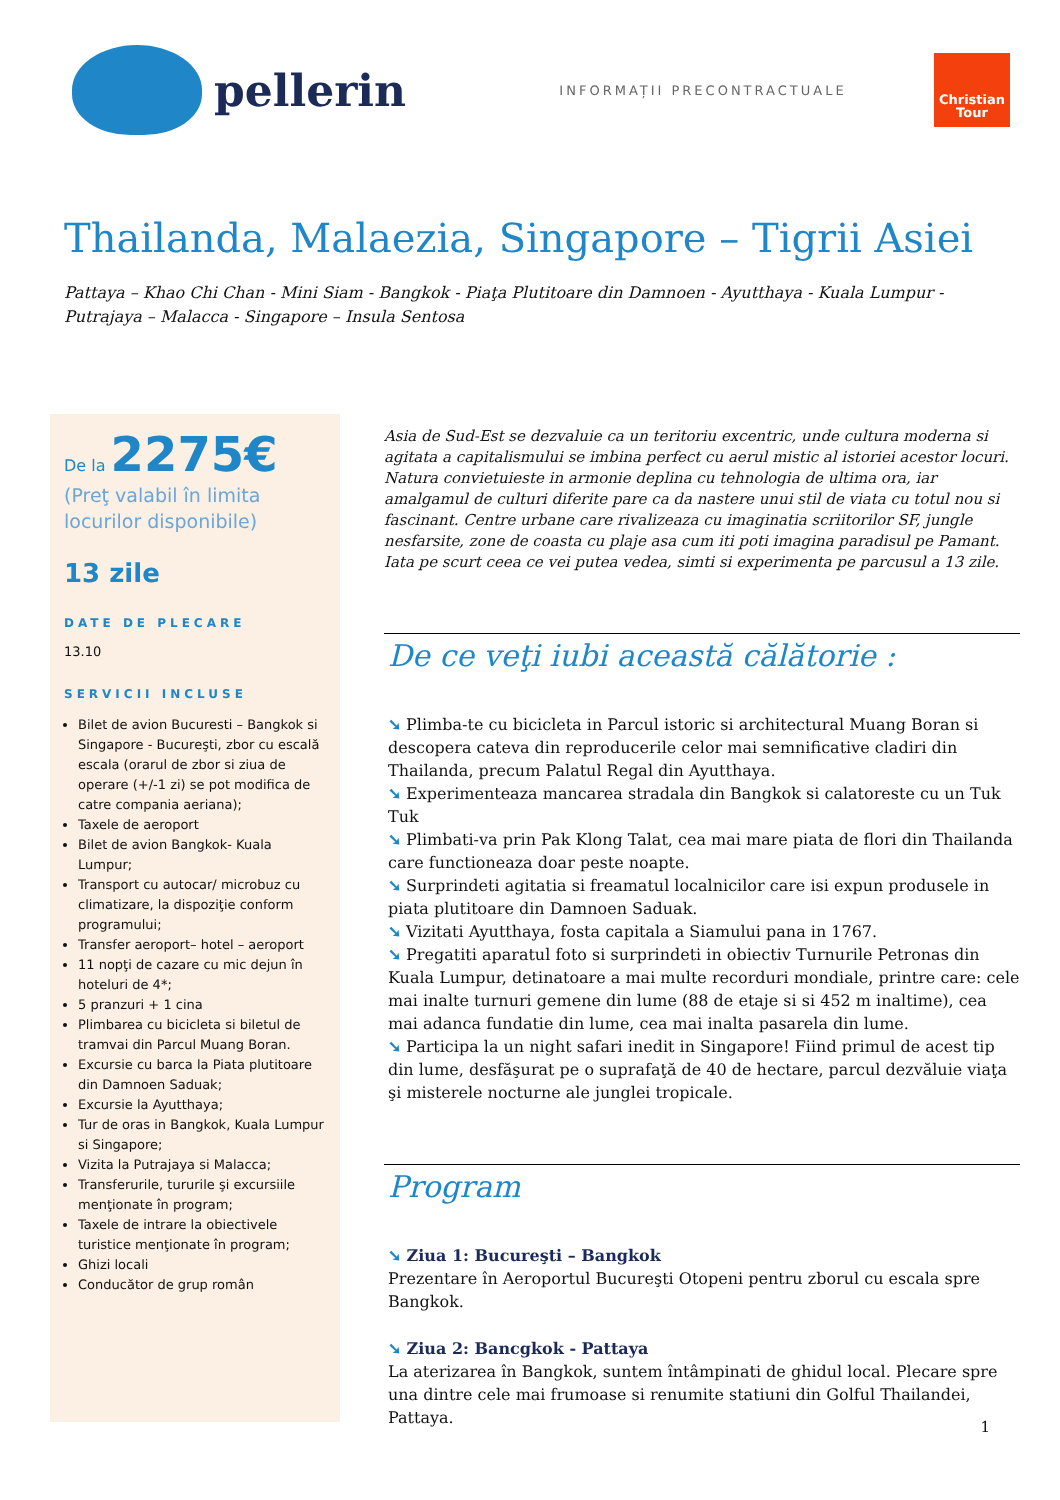pellerin
INFORMAȚII PRECONTRACTUALE
Christian
Tour
Thailanda, Malaezia, Singapore – Tigrii Asiei
Pattaya – Khao Chi Chan - Mini Siam - Bangkok - Piaţa Plutitoare din Damnoen - Ayutthaya - Kuala Lumpur - Putrajaya – Malacca - Singapore – Insula Sentosa
De la 2275€
(Preţ valabil în limita locurilor disponibile)
13 zile
DATE DE PLECARE
13.10
SERVICII INCLUSE
Bilet de avion Bucuresti – Bangkok si Singapore - Bucureşti, zbor cu escală escala (orarul de zbor si ziua de operare (+/-1 zi) se pot modifica de catre compania aeriana);
Taxele de aeroport
Bilet de avion Bangkok- Kuala Lumpur;
Transport cu autocar/ microbuz cu climatizare, la dispoziţie conform programului;
Transfer aeroport– hotel – aeroport
11 nopţi de cazare cu mic dejun în hoteluri de 4*;
5 pranzuri + 1 cina
Plimbarea cu bicicleta si biletul de tramvai din Parcul Muang Boran.
Excursie cu barca la Piata plutitoare din Damnoen Saduak;
Excursie la Ayutthaya;
Tur de oras in Bangkok, Kuala Lumpur si Singapore;
Vizita la Putrajaya si Malacca;
Transferurile, tururile şi excursiile menţionate în program;
Taxele de intrare la obiectivele turistice menţionate în program;
Ghizi locali
Conducător de grup român
Asia de Sud-Est se dezvaluie ca un teritoriu excentric, unde cultura moderna si agitata a capitalismului se imbina perfect cu aerul mistic al istoriei acestor locuri. Natura convietuieste in armonie deplina cu tehnologia de ultima ora, iar amalgamul de culturi diferite pare ca da nastere unui stil de viata cu totul nou si fascinant. Centre urbane care rivalizeaza cu imaginatia scriitorilor SF, jungle nesfarsite, zone de coasta cu plaje asa cum iti poti imagina paradisul pe Pamant. Iata pe scurt ceea ce vei putea vedea, simti si experimenta pe parcusul a 13 zile.
De ce veţi iubi această călătorie :
➘ Plimba-te cu bicicleta in Parcul istoric si architectural Muang Boran si descopera cateva din reproducerile celor mai semnificative cladiri din Thailanda, precum Palatul Regal din Ayutthaya.
➘ Experimenteaza mancarea stradala din Bangkok si calatoreste cu un Tuk Tuk
➘ Plimbati-va prin Pak Klong Talat, cea mai mare piata de flori din Thailanda care functioneaza doar peste noapte.
➘ Surprindeti agitatia si freamatul localnicilor care isi expun produsele in piata plutitoare din Damnoen Saduak.
➘ Vizitati Ayutthaya, fosta capitala a Siamului pana in 1767.
➘ Pregatiti aparatul foto si surprindeti in obiectiv Turnurile Petronas din Kuala Lumpur, detinatoare a mai multe recorduri mondiale, printre care: cele mai inalte turnuri gemene din lume (88 de etaje si si 452 m inaltime), cea mai adanca fundatie din lume, cea mai inalta pasarela din lume.
➘ Participa la un night safari inedit in Singapore! Fiind primul de acest tip din lume, desfăşurat pe o suprafaţă de 40 de hectare, parcul dezvăluie viaţa şi misterele nocturne ale junglei tropicale.
Program
➘ Ziua 1: Bucureşti – Bangkok
Prezentare în Aeroportul Bucureşti Otopeni pentru zborul cu escala spre Bangkok.
➘ Ziua 2: Bancgkok - Pattaya
La aterizarea în Bangkok, suntem întâmpinati de ghidul local. Plecare spre una dintre cele mai frumoase si renumite statiuni din Golful Thailandei, Pattaya.
1